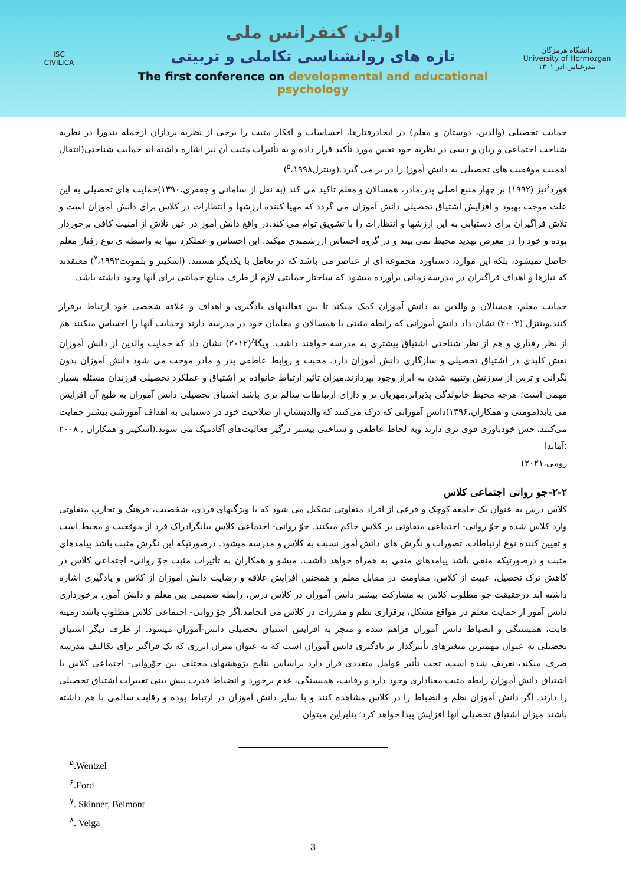ISC
CIVILICA
اولین کنفرانس ملی
تازه های روانشناسی تکاملی و تربیتی
The first conference on developmental and educational psychology
دانشگاه هرمزگان
University of Hormozgan
بندرعباس-آذر ۱۴۰۱
حمایت تحصیلی (والدین، دوستان و معلم) در ایجادرفتارها، احساسات و افکار مثبت را برخی از نظریه پردازان ازجمله بندورا در نظریه شناخت اجتماعی و ریان و دسی در نظریه خود تعیین مورد تأکید قرار داده و به تأثیرات مثبت آن نیز اشاره داشته اند حمایت شناختی(انتقال اهمیت موفقیت های تحصیلی به دانش آموز) را در بر می گیرد.(وینترل<sup>۵</sup>،۱۹۹۸)
فورد<sup>۶</sup>نیز (۱۹۹۲) بر چهار منبع اصلی پدر،مادر، همسالان و معلم تاکید می کند (به نقل از سامانی و جعفری،۱۳۹۰)حمایت های تحصیلی به این علت موجب بهبود و افزایش اشتیاق تحصیلی دانش آموزان می گردد که مهیا کننده ارزشها و انتظارات در کلاس برای دانش آموزان است و تلاش فراگیران برای دستیابی به این ارزشها و انتظارات را با تشویق توام می کند.در واقع دانش آموز در عین تلاش از امنیت کافی برخوردار بوده و خود را در معرض تهدید محیط نمی بیند و در گروه احساس ارزشمندی میکند. این احساس و عملکرد تنها به واسطه ی نوع رفتار معلم حاصل نمیشود، بلکه این موارد، دستاورد مجموعه ای از عناصر می باشد که در تعامل با یکدیگر هستند. (اسکینر و بلمونت<sup>۷</sup>،۱۹۹۳) معتقدند که نیازها و اهداف فراگیران در مدرسه زمانی برآورده میشود که ساختار حمایتی لازم از طرف منابع حمایتی برای آنها وجود داشته باشد.
حمایت معلم، همسالان و والدین به دانش آموزان کمک میکند تا بین فعالیتهای یادگیری و اهداف و علاقه شخصی خود ارتباط برقرار کنند.وینتزل (۲۰۰۳) نشان داد دانش آموزانی که رابطه مثبتی با همسالان و معلمان خود در مدرسه دارند وحمایت آنها را احساس میکنند هم از نظر رفتاری و هم از نظر شناختی اشتیاق بیشتری به مدرسه خواهند داشت. ویگا<sup>۸</sup>(۲۰۱۲) نشان داد که حمایت والدین از دانش آموزان نقش کلیدی در اشتیاق تحصیلی و سازگاری دانش آموزان دارد. محبت و روابط عاطفی پدر و مادر موجب می شود دانش آموزان بدون نگرانی و ترس از سرزنش وتنبیه شدن به ابراز وجود بپردازند.میزان تاثیر ارتباط خانواده بر اشتیاق و عملکرد تحصیلی فرزندان مسئله بسیار مهمی است؛ هرچه محیط خانولدگی پذیراتر،مهربان تر و دارای ارتباطات سالم تری باشد اشتیاق تحصیلی دانش آموزان به طبع آن افزایش می یابد(مومنی و همکاران،۱۳۹۶)دانش آموزانی که درک می‌کنند که والدینشان از صلاحیت خود در دستیابی به اهداف آموزشی بیشتر حمایت می‌کنند. حس خودباوری قوی تری دارند وبه لحاظ عاطفی و شناختی بیشتر درگیر فعالیت‌های آکادمیک می شوند.(اسکینر و همکاران , ۲۰۰۸ ؛آماندا
رومی،۲۰۲۱)
۲-۲-جو روانی اجتماعی کلاس
کلاس درس به عنوان یک جامعه کوچک و فرعی از افراد متفاوتی تشکیل می شود که با ویژگیهای فردی، شخصیت، فرهنگ و تجارب متفاوتی وارد کلاس شده و جوّ روانی- اجتماعی متفاوتی بر کلاس حاکم میکنند. جوّ روانی- اجتماعی کلاس بیانگرادراک فرد از موقعیت و محیط است و تعیین کننده نوع ارتباطات، تصورات و نگرش های دانش آموز نسبت به کلاس و مدرسه میشود. درصورتیکه این نگرش مثبت باشد پیامدهای مثبت و درصورتیکه منفی باشد پیامدهای منفی به همراه خواهد داشت. میشو و همکاران به تأثیرات مثبت جوّ روانی- اجتماعی کلاس در کاهش ترک تحصیل، غیبت از کلاس، مقاومت در مقابل معلم و همچنین افزایش علاقه و رضایت دانش آموزان از کلاس و یادگیری اشاره داشته اند درحقیقت جو مطلوب کلاس به مشارکت بیشتر دانش آموزان در کلاس درس، رابطه صمیمی بین معلم و دانش آموز، برخورداری دانش آموز از حمایت معلم در مواقع مشکل، برقراری نظم و مقررات در کلاس می انجامد.اگر جوّ روانی- اجتماعی کلاس مطلوب باشد زمینه قابت، همبستگی و انضباط دانش آموزان فراهم شده و منجر به افزایش اشتیاق تحصیلی دانش-آموزان میشود. از طرف دیگر اشتیاق تحصیلی به عنوان مهمترین متغیرهای تأثیرگذار بر یادگیری دانش آموزان است که به عنوان میزان انرژی که یک فراگیر برای تکالیف مدرسه صرف میکند، تعریف شده است، تحت تأثیر عوامل متعددی قرار دارد براساس نتایج پژوهشهای مختلف بین جوّروانی- اجتماعی کلاس با اشتیاق دانش آموزان رابطه مثبت معناداری وجود دارد و رقابت، همبستگی، عدم برخورد و انضباط قدرت پیش بینی تغییرات اشتیاق تحصیلی را دارند. اگر دانش آموزان نظم و انضباط را در کلاس مشاهده کنند و با سایر دانش آموزان در ارتباط بوده و رقابت سالمی با هم داشته باشند میزان اشتیاق تحصیلی آنها افزایش پیدا خواهد کرد؛ بنابراین میتوان
<sup>۵</sup>.Wentzel
<sup>۶</sup>.Ford
<sup>۷</sup>. Skinner, Belmont
<sup>۸</sup>. Veiga
3